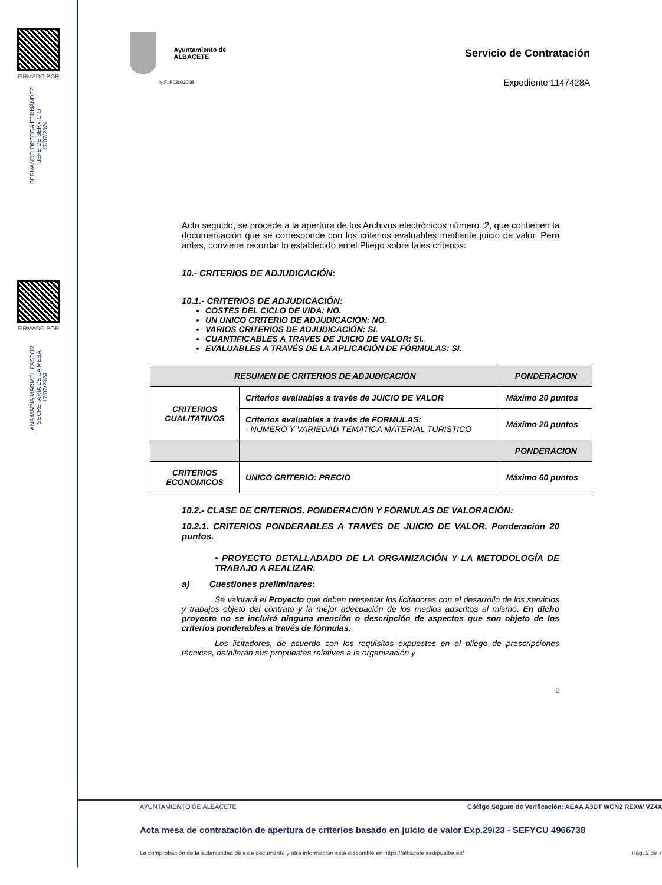FIRMADO POR
FERNANDO ORTEGA FERNÁNDEZ
JEFE DE SERVICIO
17/07/2024
FIRMADO POR
ANA MARÍA MÁRMOL PASTOR
SECRETARIA DE LA MESA
17/07/2024
Ayuntamiento de
ALBACETE
NIF: P0200300B
Servicio de Contratación
Expediente 1147428A
Acto seguido, se procede a la apertura de los Archivos electrónicos número. 2, que contienen la documentación que se corresponde con los criterios evaluables mediante juicio de valor. Pero antes, conviene recordar lo establecido en el Pliego sobre tales criterios:
10.- CRITERIOS DE ADJUDICACIÓN:
10.1.- CRITERIOS DE ADJUDICACIÓN:
COSTES DEL CICLO DE VIDA: NO.
UN UNICO CRITERIO DE ADJUDICACIÓN: NO.
VARIOS CRITERIOS DE ADJUDICACIÓN: SI.
CUANTIFICABLES A TRAVÉS DE JUICIO DE VALOR: SI.
EVALUABLES A TRAVÉS DE LA APLICACIÓN DE FÓRMULAS: SI.
| RESUMEN DE CRITERIOS DE ADJUDICACIÓN | | PONDERACION |
| --- | --- | --- |
| CRITERIOS CUALITATIVOS | Criterios evaluables a través de JUICIO DE VALOR | Máximo 20 puntos |
| | Criterios evaluables a través de FORMULAS: - NUMERO Y VARIEDAD TEMATICA MATERIAL TURISTICO | Máximo 20 puntos |
| | | PONDERACION |
| CRITERIOS ECONÓMICOS | UNICO CRITERIO: PRECIO | Máximo 60 puntos |
10.2.- CLASE DE CRITERIOS, PONDERACIÓN Y FÓRMULAS DE VALORACIÓN:
10.2.1. CRITERIOS PONDERABLES A TRAVÉS DE JUICIO DE VALOR. Ponderación 20 puntos.
• PROYECTO DETALLADADO DE LA ORGANIZACIÓN Y LA METODOLOGÍA DE TRABAJO A REALIZAR.
a) Cuestiones preliminares:
Se valorará el Proyecto que deben presentar los licitadores con el desarrollo de los servicios y trabajos objeto del contrato y la mejor adecuación de los medios adscritos al mismo. En dicho proyecto no se incluirá ninguna mención o descripción de aspectos que son objeto de los criterios ponderables a través de fórmulas.
Los licitadores, de acuerdo con los requisitos expuestos en el pliego de prescripciones técnicas, detallarán sus propuestas relativas a la organización y
2
AYUNTAMIENTO DE ALBACETE Código Seguro de Verificación: AEAA A3DT WCN2 REXW VZ4X
Acta mesa de contratación de apertura de criterios basado en juicio de valor Exp.29/23 - SEFYCU 4966738
La comprobación de la autenticidad de este documento y otra información está disponible en https://albacete.sedipualba.es/ Pág. 2 de 7